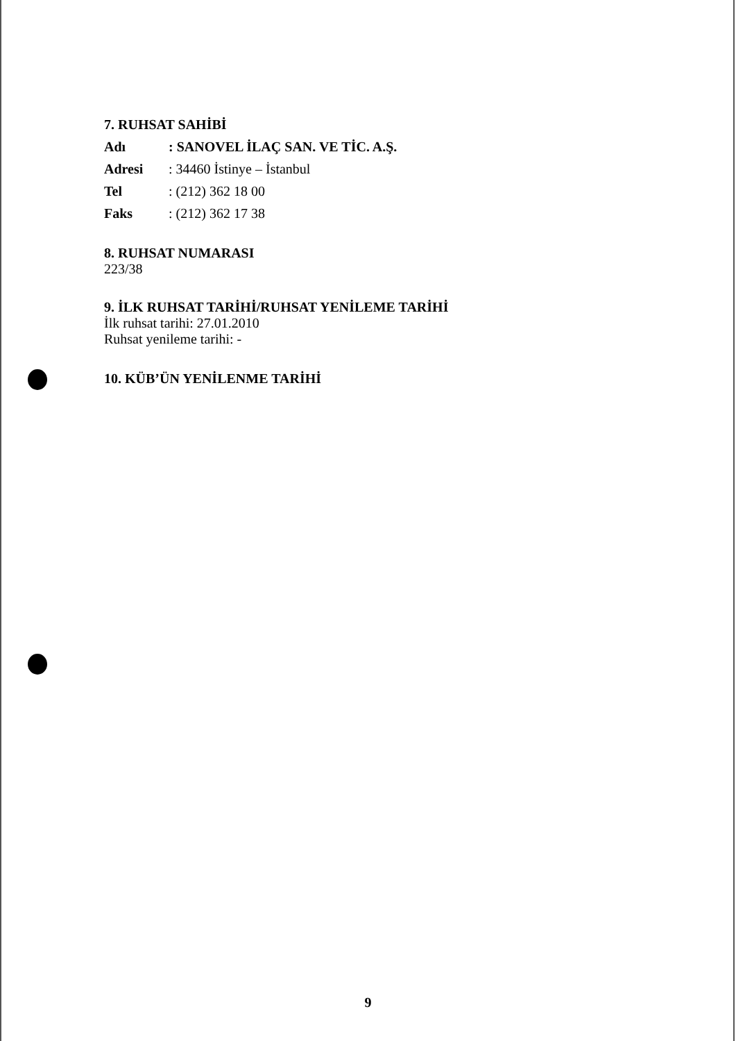7. RUHSAT SAHİBİ
Adı: SANOVEL İLAÇ SAN. VE TİC. A.Ş.
Adresi: 34460 İstinye – İstanbul
Tel: (212) 362 18 00
Faks: (212) 362 17 38
8. RUHSAT NUMARASI
223/38
9. İLK RUHSAT TARİHİ/RUHSAT YENİLEME TARİHİ
İlk ruhsat tarihi: 27.01.2010
Ruhsat yenileme tarihi: -
10. KÜB’ÜN YENİLENME TARİHİ
9